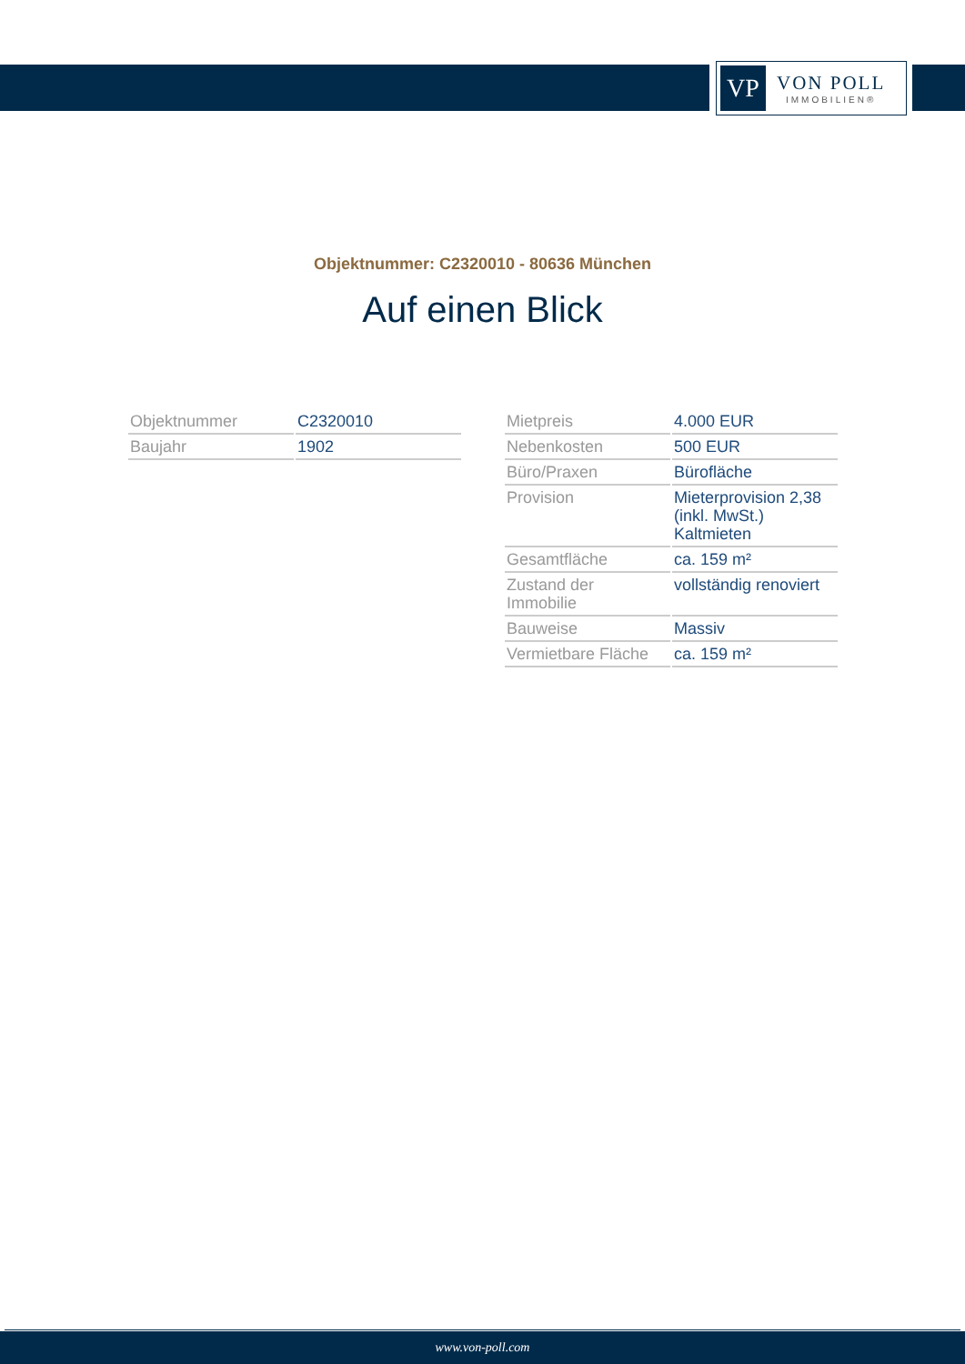VP
VON POLL
IMMOBILIEN®
Objektnummer: C2320010 - 80636 München
Auf einen Blick
| Objektnummer | C2320010 |
| Baujahr | 1902 |
| Mietpreis | 4.000 EUR |
| Nebenkosten | 500 EUR |
| Büro/Praxen | Bürofläche |
| Provision | Mieterprovision 2,38 (inkl. MwSt.) Kaltmieten |
| Gesamtfläche | ca. 159 m² |
| Zustand der Immobilie | vollständig renoviert |
| Bauweise | Massiv |
| Vermietbare Fläche | ca. 159 m² |
www.von-poll.com